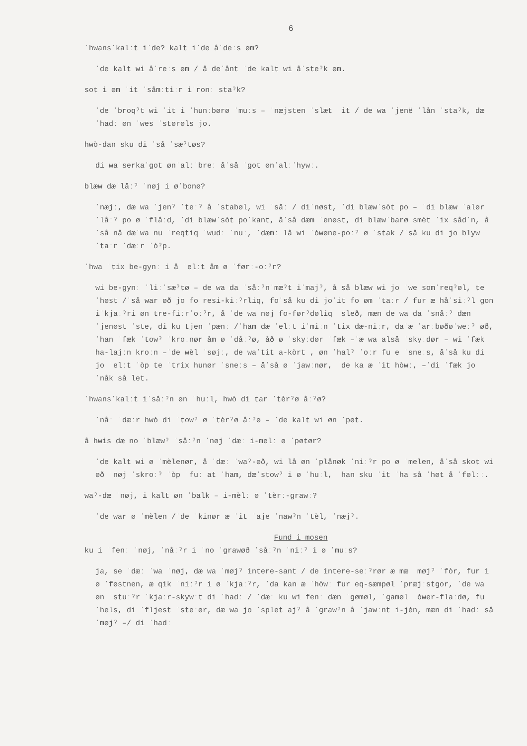6
ˈhwansˈkalːt iˈde? kalt iˈde åˈdeːs øm?
ˈde kalt wi åˈreːs øm / å deˈånt ˈde kalt wi åˈsteˀk øm.
sot i øm ˈit ˈsåmːtiːr iˈronː staˀk?
ˈde ˈbroqˀt wi ˈit i ˈhunːbørø ˈmuːs – ˈnæjsten ˈslæt ˈit / de wa ˈjenë ˈlån ˈstaˀk, dæˈhadː øn ˈwes ˈstørøls jo.
hwò-dan sku di ˈså ˈsæˀtøs?
di waˈserkaˈgot ønˈalːˈbreː åˈså ˈgot ønˈalːˈhywː.
blæw dæˈlåːˀ ˈnøj i øˈbonø?
ˈnæjː, dæ wa ˈjenˀ ˈteːˀ å ˈstabøl, wi ˈsåː / diˈnøst, ˈdi blæwˈsòt po – ˈdi blæw ˈalør ˈlåːˀ po ø ˈflåːd, ˈdi blæwˈsòt poˈkant, åˈså dæm ˈenøst, di blæwˈbarø smèt ˈix sådˈn, åˈså nå dæˈwa nu ˈreqtiq ˈwudː ˈnuː, ˈdæmː lå wi ˈòwøne-poːˀ ø ˈstak /ˈså ku di jo blyw ˈtaːr ˈdæːr ˈòˀp.
ˈhwa ˈtix be-gynː i å ˈelːt åm ø ˈførː-oːˀr?
wi be-gynː ˈliːˈsæˀtø – de wa da ˈsåːˀnˈmæˀt iˈmajˀ, åˈså blæw wi jo ˈwe somˈreqˀøl, teˈhøst /ˈså war øð jo fo resi-kiːˀrliq, foˈså ku di joˈit fo øm ˈtaːr / fur æ håˈsiːˀl gon iˈkjaːˀri øn tre-fiːrˈoːˀr, å ˈde wa nøj fo-førˀdøliq ˈsleð, mæn de wa da ˈsnåːˀ dæn ˈjenøst ˈste, di ku tjen ˈpænː /ˈham dæ ˈelːt iˈmiːn ˈtix dæ-niːr, daˈæ ˈarːbøðøˈweːˀ øð, ˈhan ˈfæk ˈtowˀ ˈkroːnør åm ø ˈdåːˀø, åð ø ˈskyːdør ˈfæk –ˈæ wa alså ˈskyːdør – wi ˈfæk ha-lajːn kroːn –ˈde wèl ˈsøjː, de waˈtit a-kòrt , øn ˈhalˀ ˈoːr fu e ˈsneːs, åˈså ku di jo ˈelːt ˈòp te ˈtrix hunør ˈsneːs – åˈså ø ˈjawːnør, ˈde ka æ ˈit hòwː, –ˈdi ˈfæk jo ˈnåk så let.
ˈhwansˈkalːt iˈsåːˀn øn ˈhuːl, hwò di tar ˈtèrˀø åːˀø?
ˈnåː ˈdæːr hwò di ˈtowˀ ø ˈtèrˀø åːˀø – ˈde kalt wi øn ˈpøt.
å hwis dæ no ˈblæwˀ ˈsåːˀn ˈnøj ˈdæː i-melː ø ˈpøtør?
ˈde kalt wi ø ˈmèlenør, å ˈdæː ˈwaˀ-øð, wi lå øn ˈplånøk ˈniːˀr po ø ˈmelen, åˈså skot wi øð ˈnøj ˈskroːˀ ˈòp ˈfuː at ˈham, dæˈstowˀ i ø ˈhuːl, ˈhan sku ˈit ˈha så ˈhøt å ˈfølːː.
waˀ-dæ ˈnøj, i kalt øn ˈbalk – i-mèlː ø ˈtèrː-grawː?
ˈde war ø ˈmèlen /ˈde ˈkinør æ ˈit ˈaje ˈnawˀn ˈtèl, ˈnæjˀ.
Fund i mosen
ku i ˈfenː ˈnøj, ˈnåːˀr i ˈno ˈgrawøð ˈsåːˀn ˈniːˀ i ø ˈmuːs?
ja, se ˈdæː ˈwa ˈnøj, dæ wa ˈmøjˀ intere-sant / de intere-seːˀrør æ mæ ˈmøjˀ ˈfòr, fur i ø ˈføstnen, æ qik ˈniːˀr i ø ˈkjaːˀr, ˈda kan æ ˈhòwː fur eq-sæmpøl ˈpræjːstgor, ˈde wa øn ˈstuːˀr ˈkjaːr-skywːt di ˈhadː / ˈdæː ku wi fenː dæn ˈgømøl, ˈgamøl ˈòwer-flaːdø, fu ˈhels, di ˈfljest ˈsteːør, dæ wa jo ˈsplet ajˀ å ˈgrawˀn å ˈjawːnt i-jèn, mæn di ˈhadː så ˈmøjˀ –/ di ˈhadː